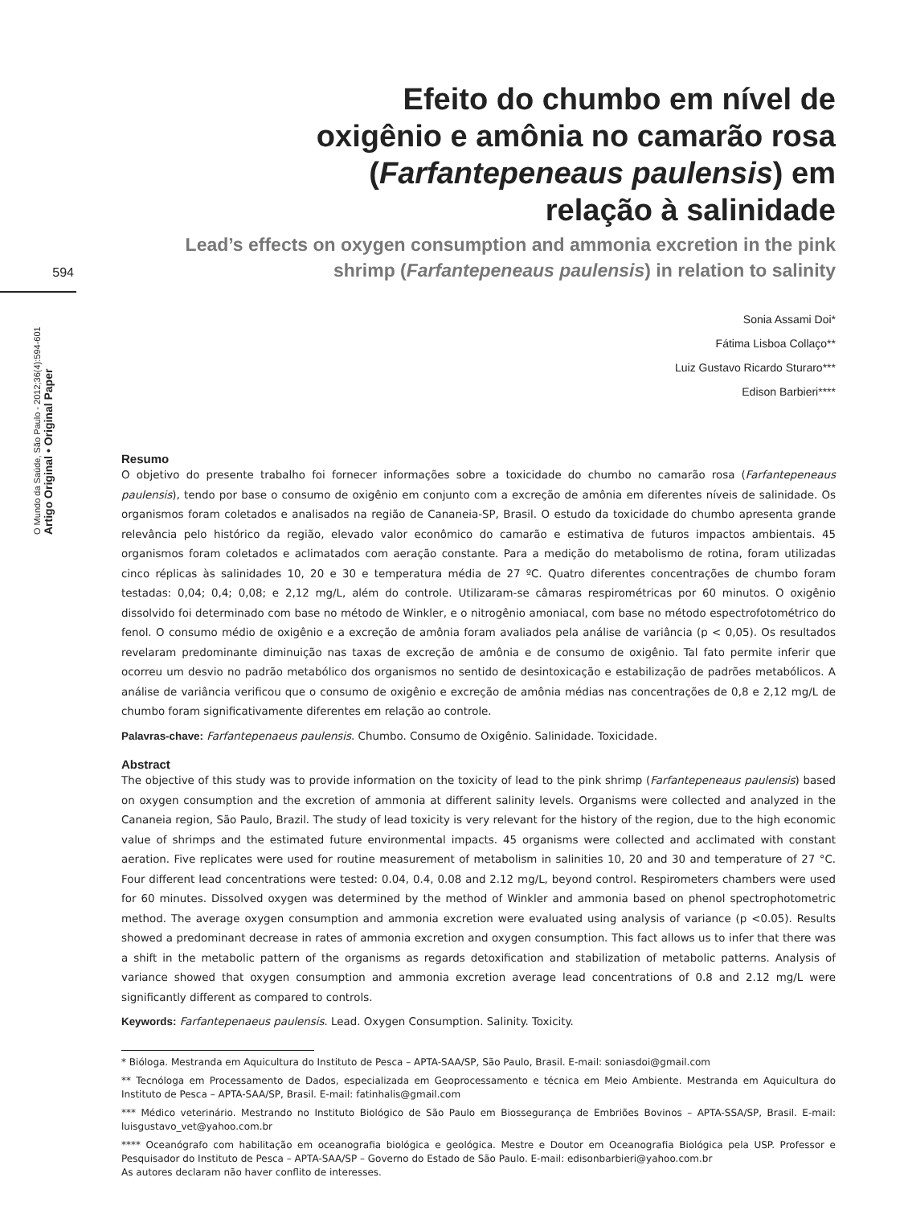594
O Mundo da Saúde, São Paulo - 2012;36(4):594-601
Artigo Original • Original Paper
Efeito do chumbo em nível de oxigênio e amônia no camarão rosa (Farfantepeneaus paulensis) em relação à salinidade
Lead’s effects on oxygen consumption and ammonia excretion in the pink shrimp (Farfantepeneaus paulensis) in relation to salinity
Sonia Assami Doi*
Fátima Lisboa Collaço**
Luiz Gustavo Ricardo Sturaro***
Edison Barbieri****
Resumo
O objetivo do presente trabalho foi fornecer informações sobre a toxicidade do chumbo no camarão rosa (Farfantepeneaus paulensis), tendo por base o consumo de oxigênio em conjunto com a excreção de amônia em diferentes níveis de salinidade. Os organismos foram coletados e analisados na região de Cananeia-SP, Brasil. O estudo da toxicidade do chumbo apresenta grande relevância pelo histórico da região, elevado valor econômico do camarão e estimativa de futuros impactos ambientais. 45 organismos foram coletados e aclimatados com aeração constante. Para a medição do metabolismo de rotina, foram utilizadas cinco réplicas às salinidades 10, 20 e 30 e temperatura média de 27 ºC. Quatro diferentes concentrações de chumbo foram testadas: 0,04; 0,4; 0,08; e 2,12 mg/L, além do controle. Utilizaram-se câmaras respirométricas por 60 minutos. O oxigênio dissolvido foi determinado com base no método de Winkler, e o nitrogênio amoniacal, com base no método espectrofotométrico do fenol. O consumo médio de oxigênio e a excreção de amônia foram avaliados pela análise de variância (p < 0,05). Os resultados revelaram predominante diminuição nas taxas de excreção de amônia e de consumo de oxigênio. Tal fato permite inferir que ocorreu um desvio no padrão metabólico dos organismos no sentido de desintoxicação e estabilização de padrões metabólicos. A análise de variância verificou que o consumo de oxigênio e excreção de amônia médias nas concentrações de 0,8 e 2,12 mg/L de chumbo foram significativamente diferentes em relação ao controle.
Palavras-chave: Farfantepenaeus paulensis. Chumbo. Consumo de Oxigênio. Salinidade. Toxicidade.
Abstract
The objective of this study was to provide information on the toxicity of lead to the pink shrimp (Farfantepeneaus paulensis) based on oxygen consumption and the excretion of ammonia at different salinity levels. Organisms were collected and analyzed in the Cananeia region, São Paulo, Brazil. The study of lead toxicity is very relevant for the history of the region, due to the high economic value of shrimps and the estimated future environmental impacts. 45 organisms were collected and acclimated with constant aeration. Five replicates were used for routine measurement of metabolism in salinities 10, 20 and 30 and temperature of 27 °C. Four different lead concentrations were tested: 0.04, 0.4, 0.08 and 2.12 mg/L, beyond control. Respirometers chambers were used for 60 minutes. Dissolved oxygen was determined by the method of Winkler and ammonia based on phenol spectrophotometric method. The average oxygen consumption and ammonia excretion were evaluated using analysis of variance (p <0.05). Results showed a predominant decrease in rates of ammonia excretion and oxygen consumption. This fact allows us to infer that there was a shift in the metabolic pattern of the organisms as regards detoxification and stabilization of metabolic patterns. Analysis of variance showed that oxygen consumption and ammonia excretion average lead concentrations of 0.8 and 2.12 mg/L were significantly different as compared to controls.
Keywords: Farfantepenaeus paulensis. Lead. Oxygen Consumption. Salinity. Toxicity.
* Bióloga. Mestranda em Aquicultura do Instituto de Pesca – APTA-SAA/SP, São Paulo, Brasil. E-mail: soniasdoi@gmail.com
** Tecnóloga em Processamento de Dados, especializada em Geoprocessamento e técnica em Meio Ambiente. Mestranda em Aquicultura do Instituto de Pesca – APTA-SAA/SP, Brasil. E-mail: fatinhalis@gmail.com
*** Médico veterinário. Mestrando no Instituto Biológico de São Paulo em Biossegurança de Embriões Bovinos – APTA-SSA/SP, Brasil. E-mail: luisgustavo_vet@yahoo.com.br
**** Oceanógrafo com habilitação em oceanografia biológica e geológica. Mestre e Doutor em Oceanografia Biológica pela USP. Professor e Pesquisador do Instituto de Pesca – APTA-SAA/SP – Governo do Estado de São Paulo. E-mail: edisonbarbieri@yahoo.com.br
As autores declaram não haver conflito de interesses.